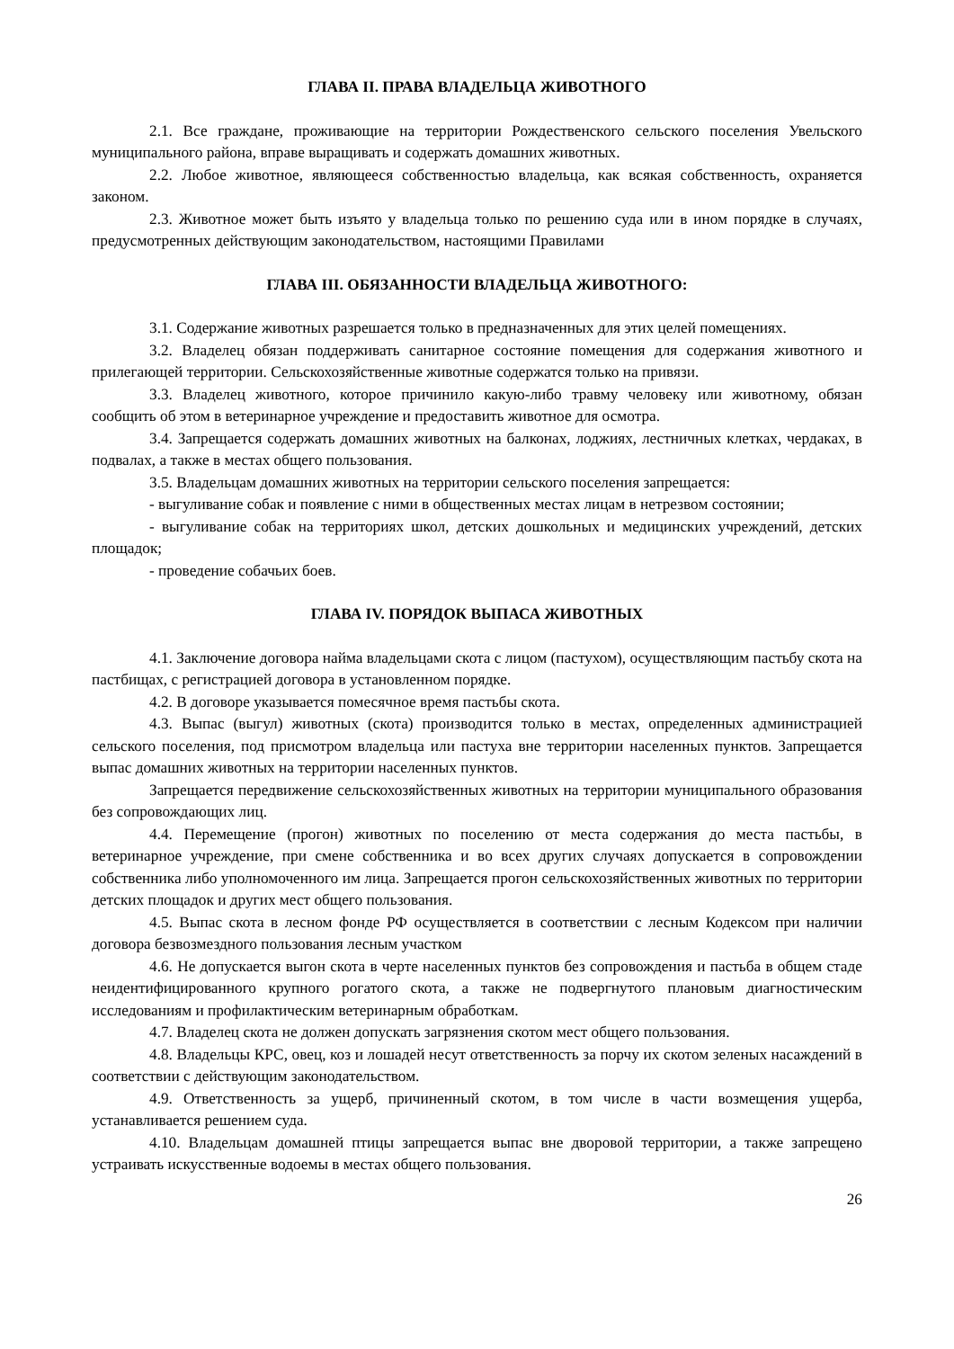ГЛАВА II. ПРАВА ВЛАДЕЛЬЦА ЖИВОТНОГО
2.1. Все граждане, проживающие на территории Рождественского сельского поселения Увельского муниципального района, вправе выращивать и содержать домашних животных.
2.2. Любое животное, являющееся собственностью владельца, как всякая собственность, охраняется законом.
2.3. Животное может быть изъято у владельца только по решению суда или в ином порядке в случаях, предусмотренных действующим законодательством, настоящими Правилами
ГЛАВА III. ОБЯЗАННОСТИ ВЛАДЕЛЬЦА ЖИВОТНОГО:
3.1. Содержание животных разрешается только в предназначенных для этих целей помещениях.
3.2. Владелец обязан поддерживать санитарное состояние помещения для содержания животного и прилегающей территории. Сельскохозяйственные животные содержатся только на привязи.
3.3. Владелец животного, которое причинило какую-либо травму человеку или животному, обязан сообщить об этом в ветеринарное учреждение и предоставить животное для осмотра.
3.4. Запрещается содержать домашних животных на балконах, лоджиях, лестничных клетках, чердаках, в подвалах, а также в местах общего пользования.
3.5. Владельцам домашних животных на территории сельского поселения запрещается:
- выгуливание собак и появление с ними в общественных местах лицам в нетрезвом состоянии;
- выгуливание собак на территориях школ, детских дошкольных и медицинских учреждений, детских площадок;
- проведение собачьих боев.
ГЛАВА IV. ПОРЯДОК ВЫПАСА ЖИВОТНЫХ
4.1. Заключение договора найма владельцами скота с лицом (пастухом), осуществляющим пастьбу скота на пастбищах, с регистрацией договора в установленном порядке.
4.2. В договоре указывается помесячное время пастьбы скота.
4.3. Выпас (выгул) животных (скота) производится только в местах, определенных администрацией сельского поселения, под присмотром владельца или пастуха вне территории населенных пунктов. Запрещается выпас домашних животных на территории населенных пунктов.
Запрещается передвижение сельскохозяйственных животных на территории муниципального образования без сопровождающих лиц.
4.4. Перемещение (прогон) животных по поселению от места содержания до места пастьбы, в ветеринарное учреждение, при смене собственника и во всех других случаях допускается в сопровождении собственника либо уполномоченного им лица. Запрещается прогон сельскохозяйственных животных по территории детских площадок и других мест общего пользования.
4.5. Выпас скота в лесном фонде РФ осуществляется в соответствии с лесным Кодексом при наличии договора безвозмездного пользования лесным участком
4.6. Не допускается выгон скота в черте населенных пунктов без сопровождения и пастьба в общем стаде неидентифицированного крупного рогатого скота, а также не подвергнутого плановым диагностическим исследованиям и профилактическим ветеринарным обработкам.
4.7. Владелец скота не должен допускать загрязнения скотом мест общего пользования.
4.8. Владельцы КРС, овец, коз и лошадей несут ответственность за порчу их скотом зеленых насаждений в соответствии с действующим законодательством.
4.9. Ответственность за ущерб, причиненный скотом, в том числе в части возмещения ущерба, устанавливается решением суда.
4.10. Владельцам домашней птицы запрещается выпас вне дворовой территории, а также запрещено устраивать искусственные водоемы в местах общего пользования.
26